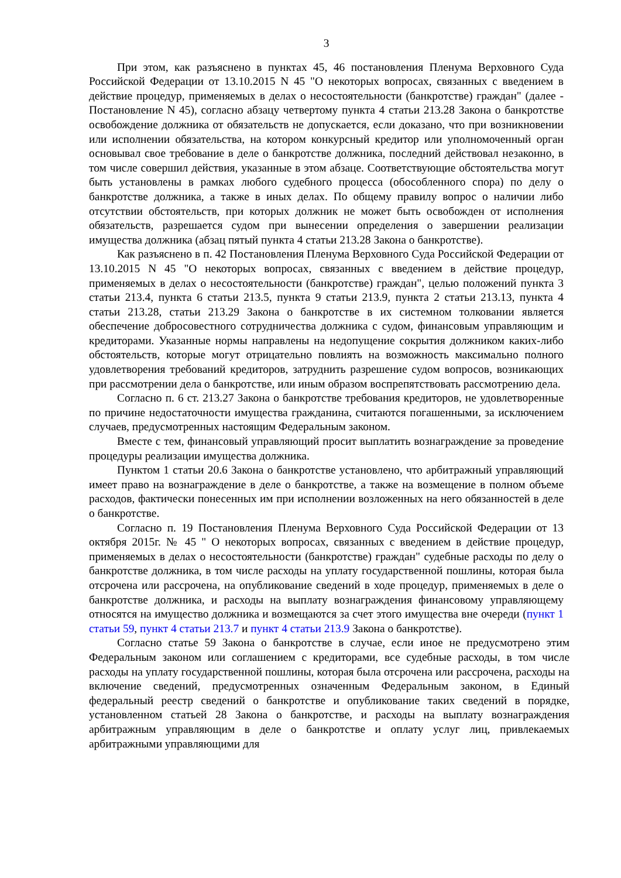3
При этом, как разъяснено в пунктах 45, 46 постановления Пленума Верховного Суда Российской Федерации от 13.10.2015 N 45 "О некоторых вопросах, связанных с введением в действие процедур, применяемых в делах о несостоятельности (банкротстве) граждан" (далее - Постановление N 45), согласно абзацу четвертому пункта 4 статьи 213.28 Закона о банкротстве освобождение должника от обязательств не допускается, если доказано, что при возникновении или исполнении обязательства, на котором конкурсный кредитор или уполномоченный орган основывал свое требование в деле о банкротстве должника, последний действовал незаконно, в том числе совершил действия, указанные в этом абзаце. Соответствующие обстоятельства могут быть установлены в рамках любого судебного процесса (обособленного спора) по делу о банкротстве должника, а также в иных делах. По общему правилу вопрос о наличии либо отсутствии обстоятельств, при которых должник не может быть освобожден от исполнения обязательств, разрешается судом при вынесении определения о завершении реализации имущества должника (абзац пятый пункта 4 статьи 213.28 Закона о банкротстве).
Как разъяснено в п. 42 Постановления Пленума Верховного Суда Российской Федерации от 13.10.2015 N 45 "О некоторых вопросах, связанных с введением в действие процедур, применяемых в делах о несостоятельности (банкротстве) граждан", целью положений пункта 3 статьи 213.4, пункта 6 статьи 213.5, пункта 9 статьи 213.9, пункта 2 статьи 213.13, пункта 4 статьи 213.28, статьи 213.29 Закона о банкротстве в их системном толковании является обеспечение добросовестного сотрудничества должника с судом, финансовым управляющим и кредиторами. Указанные нормы направлены на недопущение сокрытия должником каких-либо обстоятельств, которые могут отрицательно повлиять на возможность максимально полного удовлетворения требований кредиторов, затруднить разрешение судом вопросов, возникающих при рассмотрении дела о банкротстве, или иным образом воспрепятствовать рассмотрению дела.
Согласно п. 6 ст. 213.27 Закона о банкротстве требования кредиторов, не удовлетворенные по причине недостаточности имущества гражданина, считаются погашенными, за исключением случаев, предусмотренных настоящим Федеральным законом.
Вместе с тем, финансовый управляющий просит выплатить вознаграждение за проведение процедуры реализации имущества должника.
Пунктом 1 статьи 20.6 Закона о банкротстве установлено, что арбитражный управляющий имеет право на вознаграждение в деле о банкротстве, а также на возмещение в полном объеме расходов, фактически понесенных им при исполнении возложенных на него обязанностей в деле о банкротстве.
Согласно п. 19 Постановления Пленума Верховного Суда Российской Федерации от 13 октября 2015г. № 45 " О некоторых вопросах, связанных с введением в действие процедур, применяемых в делах о несостоятельности (банкротстве) граждан" судебные расходы по делу о банкротстве должника, в том числе расходы на уплату государственной пошлины, которая была отсрочена или рассрочена, на опубликование сведений в ходе процедур, применяемых в деле о банкротстве должника, и расходы на выплату вознаграждения финансовому управляющему относятся на имущество должника и возмещаются за счет этого имущества вне очереди (пункт 1 статьи 59, пункт 4 статьи 213.7 и пункт 4 статьи 213.9 Закона о банкротстве).
Согласно статье 59 Закона о банкротстве в случае, если иное не предусмотрено этим Федеральным законом или соглашением с кредиторами, все судебные расходы, в том числе расходы на уплату государственной пошлины, которая была отсрочена или рассрочена, расходы на включение сведений, предусмотренных означенным Федеральным законом, в Единый федеральный реестр сведений о банкротстве и опубликование таких сведений в порядке, установленном статьей 28 Закона о банкротстве, и расходы на выплату вознаграждения арбитражным управляющим в деле о банкротстве и оплату услуг лиц, привлекаемых арбитражными управляющими для